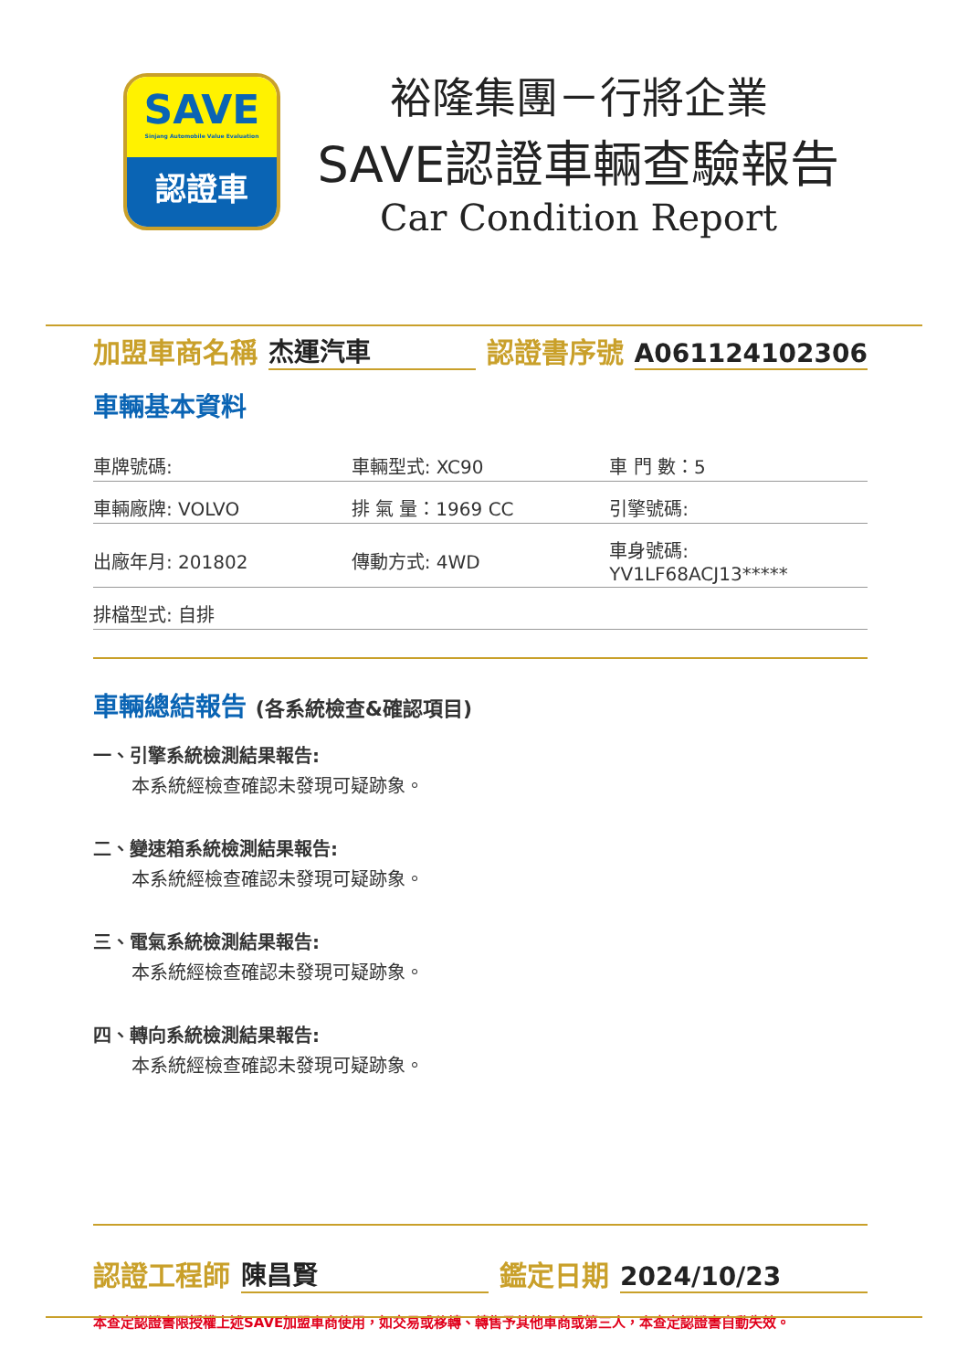SAVE
Sinjang Automobile Value Evaluation
認證車
裕隆集團－行將企業
SAVE認證車輛查驗報告
Car Condition Report
加盟車商名稱 杰運汽車 認證書序號 A061124102306
車輛基本資料
| 車牌號碼: | 車輛型式: XC90 | 車 門 數：5 |
| 車輛廠牌: VOLVO | 排 氣 量：1969 CC | 引擎號碼: |
| 出廠年月: 201802 | 傳動方式: 4WD | 車身號碼: YV1LF68ACJ13***** |
| 排檔型式: 自排 | | |
車輛總結報告 (各系統檢查&確認項目)
一、引擎系統檢測結果報告:
本系統經檢查確認未發現可疑跡象。
二、變速箱系統檢測結果報告:
本系統經檢查確認未發現可疑跡象。
三、電氣系統檢測結果報告:
本系統經檢查確認未發現可疑跡象。
四、轉向系統檢測結果報告:
本系統經檢查確認未發現可疑跡象。
認證工程師 陳昌賢 鑑定日期 2024/10/23
本查定認證書限授權上述SAVE加盟車商使用，如交易或移轉、轉售予其他車商或第三人，本查定認證書自動失效。